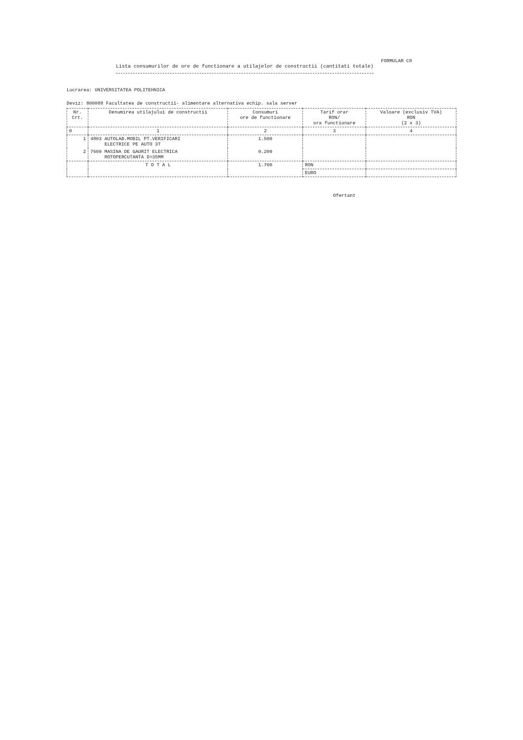FORMULAR C8
Lista consumurilor de ore de functionare a utilajelor de constructii (cantitati totale)
Lucrarea: UNIVERSITATEA POLITEHNICA
Deviz: 800088 Facultatea de constructii- alimentare alternativa echip. sala server
| Nr. Crt. | Denumirea utilajului de constructii | Consumuri ore de functionare | Tarif orar RON/ ora functionare | Valoare (exclusiv TVA) RON (2 x 3) |
| --- | --- | --- | --- | --- |
| 0 | 1 | 2 | 3 | 4 |
| 1 | 4803 AUTOLAB.MOBIL PT.VERIFICARI ELECTRICE PE AUTO 3T | 1.500 | | |
| 2 | 7609 MASINA DE GAURIT ELECTRICA ROTOPERCUTANTA D=35MM | 0.200 | | |
| | T O T A L | 1.700 | RON | |
| | | | EURO | |
Ofertant